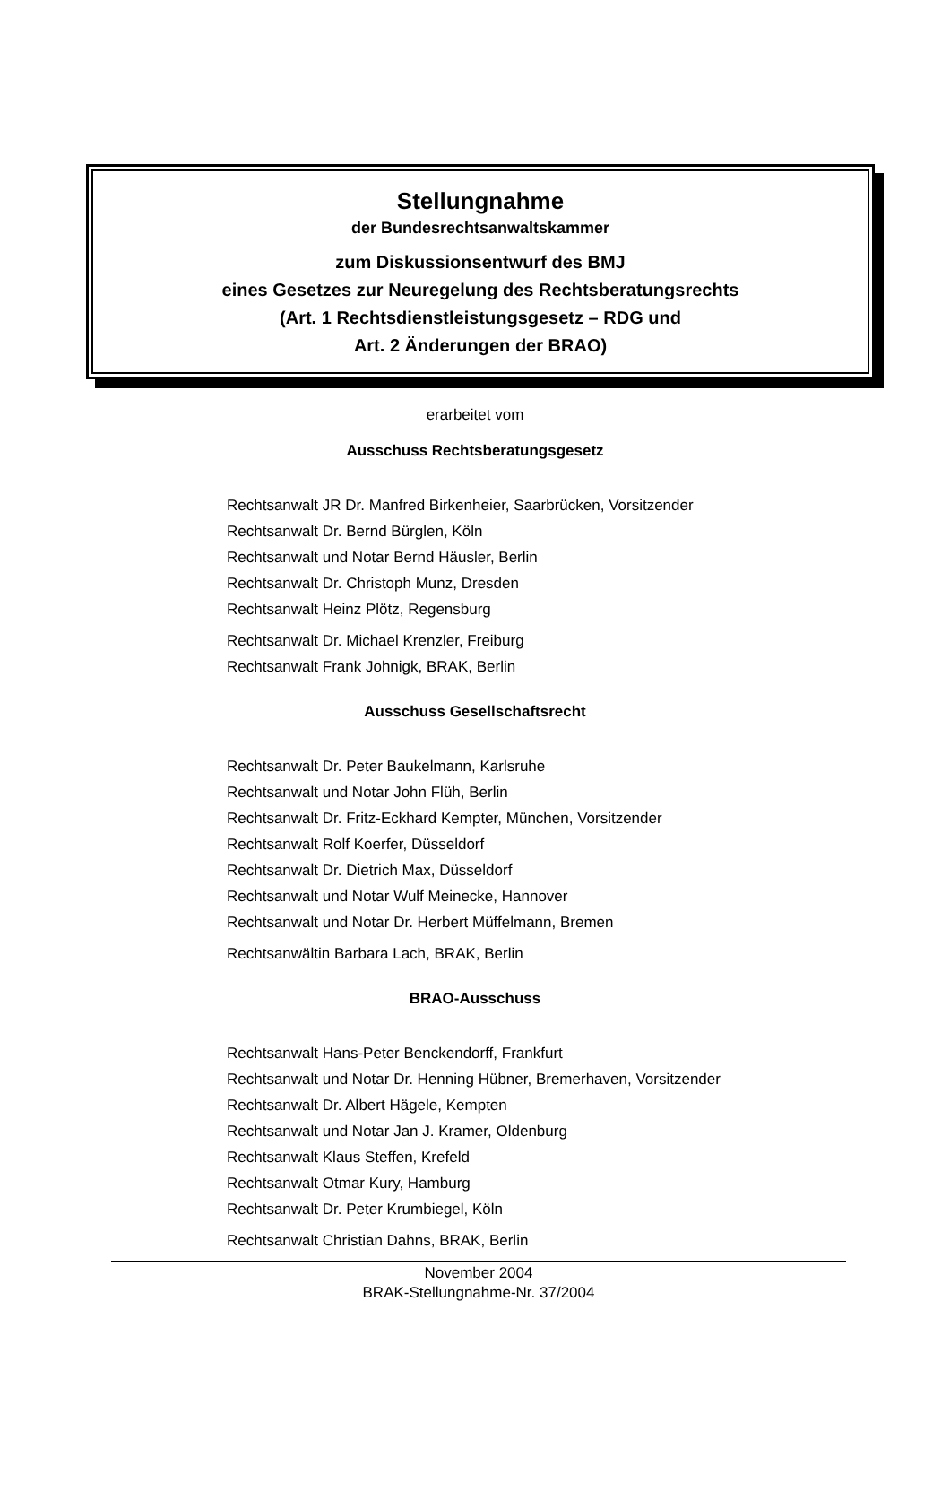Stellungnahme
der Bundesrechtsanwaltskammer
zum Diskussionsentwurf des BMJ
eines Gesetzes zur Neuregelung des Rechtsberatungsrechts
(Art. 1 Rechtsdienstleistungsgesetz – RDG und
Art. 2 Änderungen der BRAO)
erarbeitet vom
Ausschuss Rechtsberatungsgesetz
Rechtsanwalt JR Dr. Manfred Birkenheier, Saarbrücken, Vorsitzender
Rechtsanwalt Dr. Bernd Bürglen, Köln
Rechtsanwalt und Notar Bernd Häusler, Berlin
Rechtsanwalt Dr. Christoph Munz, Dresden
Rechtsanwalt Heinz Plötz, Regensburg
Rechtsanwalt Dr. Michael Krenzler, Freiburg
Rechtsanwalt Frank Johnigk, BRAK, Berlin
Ausschuss Gesellschaftsrecht
Rechtsanwalt Dr. Peter Baukelmann, Karlsruhe
Rechtsanwalt und Notar John Flüh, Berlin
Rechtsanwalt Dr. Fritz-Eckhard Kempter, München, Vorsitzender
Rechtsanwalt Rolf Koerfer, Düsseldorf
Rechtsanwalt Dr. Dietrich Max, Düsseldorf
Rechtsanwalt und Notar Wulf Meinecke, Hannover
Rechtsanwalt und Notar Dr. Herbert Müffelmann, Bremen
Rechtsanwältin Barbara Lach, BRAK, Berlin
BRAO-Ausschuss
Rechtsanwalt Hans-Peter Benckendorff, Frankfurt
Rechtsanwalt und Notar Dr. Henning Hübner, Bremerhaven, Vorsitzender
Rechtsanwalt Dr. Albert Hägele, Kempten
Rechtsanwalt und Notar Jan J. Kramer, Oldenburg
Rechtsanwalt Klaus Steffen, Krefeld
Rechtsanwalt Otmar Kury, Hamburg
Rechtsanwalt Dr. Peter Krumbiegel, Köln
Rechtsanwalt Christian Dahns, BRAK, Berlin
November 2004
BRAK-Stellungnahme-Nr. 37/2004